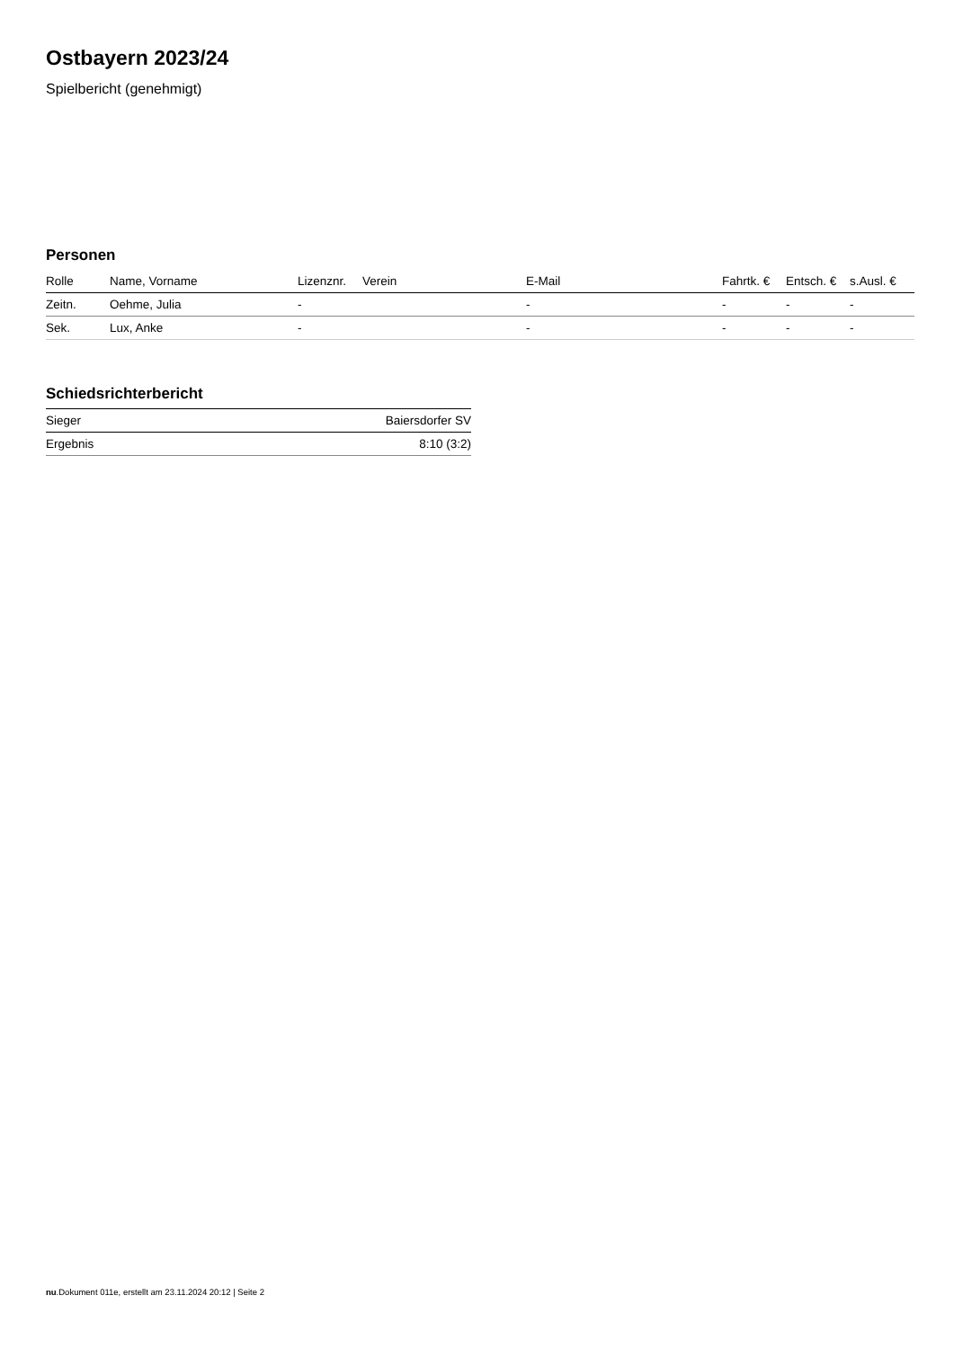Ostbayern 2023/24
Spielbericht (genehmigt)
Personen
| Rolle | Name, Vorname | Lizenznr. | Verein | E-Mail | Fahrtk. € | Entsch. € | s.Ausl. € |
| --- | --- | --- | --- | --- | --- | --- | --- |
| Zeitn. | Oehme, Julia | - | | - | - | - | - |
| Sek. | Lux, Anke | - | | - | - | - | - |
Schiedsrichterbericht
| Sieger | Baiersdorfer SV |
| Ergebnis | 8:10 (3:2) |
nu.Dokument 011e, erstellt am 23.11.2024 20:12 | Seite 2